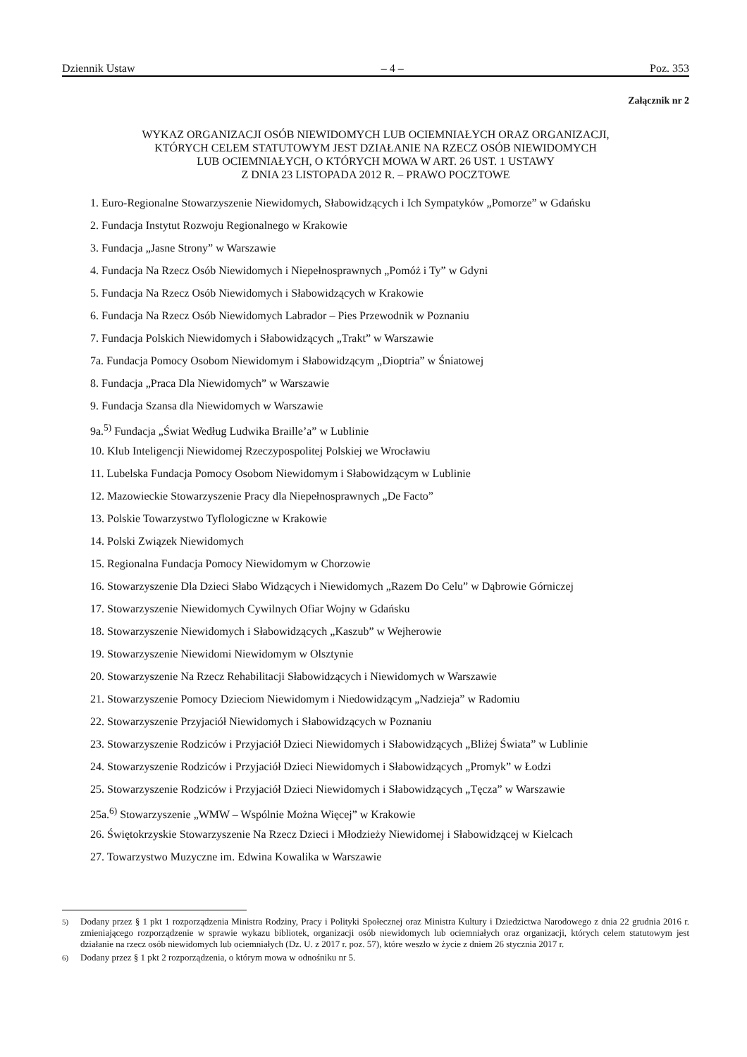Dziennik Ustaw – 4 – Poz. 353
Załącznik nr 2
WYKAZ ORGANIZACJI OSÓB NIEWIDOMYCH LUB OCIEMNIAŁYCH ORAZ ORGANIZACJI,
KTÓRYCH CELEM STATUTOWYM JEST DZIAŁANIE NA RZECZ OSÓB NIEWIDOMYCH
LUB OCIEMNIAŁYCH, O KTÓRYCH MOWA W ART. 26 UST. 1 USTAWY
Z DNIA 23 LISTOPADA 2012 R. – PRAWO POCZTOWE
1. Euro-Regionalne Stowarzyszenie Niewidomych, Słabowidzących i Ich Sympatyków „Pomorze” w Gdańsku
2. Fundacja Instytut Rozwoju Regionalnego w Krakowie
3. Fundacja „Jasne Strony” w Warszawie
4. Fundacja Na Rzecz Osób Niewidomych i Niepełnosprawnych „Pomóż i Ty” w Gdyni
5. Fundacja Na Rzecz Osób Niewidomych i Słabowidzących w Krakowie
6. Fundacja Na Rzecz Osób Niewidomych Labrador – Pies Przewodnik w Poznaniu
7. Fundacja Polskich Niewidomych i Słabowidzących „Trakt” w Warszawie
7a. Fundacja Pomocy Osobom Niewidomym i Słabowidzącym „Dioptria” w Śniatowej
8. Fundacja „Praca Dla Niewidomych” w Warszawie
9. Fundacja Szansa dla Niewidomych w Warszawie
9a.<sup>5)</sup> Fundacja „Świat Według Ludwika Braille’a” w Lublinie
10. Klub Inteligencji Niewidomej Rzeczypospolitej Polskiej we Wrocławiu
11. Lubelska Fundacja Pomocy Osobom Niewidomym i Słabowidzącym w Lublinie
12. Mazowieckie Stowarzyszenie Pracy dla Niepełnosprawnych „De Facto”
13. Polskie Towarzystwo Tyflologiczne w Krakowie
14. Polski Związek Niewidomych
15. Regionalna Fundacja Pomocy Niewidomym w Chorzowie
16. Stowarzyszenie Dla Dzieci Słabo Widzących i Niewidomych „Razem Do Celu” w Dąbrowie Górniczej
17. Stowarzyszenie Niewidomych Cywilnych Ofiar Wojny w Gdańsku
18. Stowarzyszenie Niewidomych i Słabowidzących „Kaszub” w Wejherowie
19. Stowarzyszenie Niewidomi Niewidomym w Olsztynie
20. Stowarzyszenie Na Rzecz Rehabilitacji Słabowidzących i Niewidomych w Warszawie
21. Stowarzyszenie Pomocy Dzieciom Niewidomym i Niedowidzącym „Nadzieja” w Radomiu
22. Stowarzyszenie Przyjaciół Niewidomych i Słabowidzących w Poznaniu
23. Stowarzyszenie Rodziców i Przyjaciół Dzieci Niewidomych i Słabowidzących „Bliżej Świata” w Lublinie
24. Stowarzyszenie Rodziców i Przyjaciół Dzieci Niewidomych i Słabowidzących „Promyk” w Łodzi
25. Stowarzyszenie Rodziców i Przyjaciół Dzieci Niewidomych i Słabowidzących „Tęcza” w Warszawie
25a.<sup>6)</sup> Stowarzyszenie „WMW – Wspólnie Można Więcej” w Krakowie
26. Świętokrzyskie Stowarzyszenie Na Rzecz Dzieci i Młodzieży Niewidomej i Słabowidzącej w Kielcach
27. Towarzystwo Muzyczne im. Edwina Kowalika w Warszawie
<sup>5)</sup> Dodany przez § 1 pkt 1 rozporządzenia Ministra Rodziny, Pracy i Polityki Społecznej oraz Ministra Kultury i Dziedzictwa Narodowego z dnia 22 grudnia 2016 r. zmieniającego rozporządzenie w sprawie wykazu bibliotek, organizacji osób niewidomych lub ociemniałych oraz organizacji, których celem statutowym jest działanie na rzecz osób niewidomych lub ociemniałych (Dz. U. z 2017 r. poz. 57), które weszło w życie z dniem 26 stycznia 2017 r.
<sup>6)</sup> Dodany przez § 1 pkt 2 rozporządzenia, o którym mowa w odnośniku nr 5.